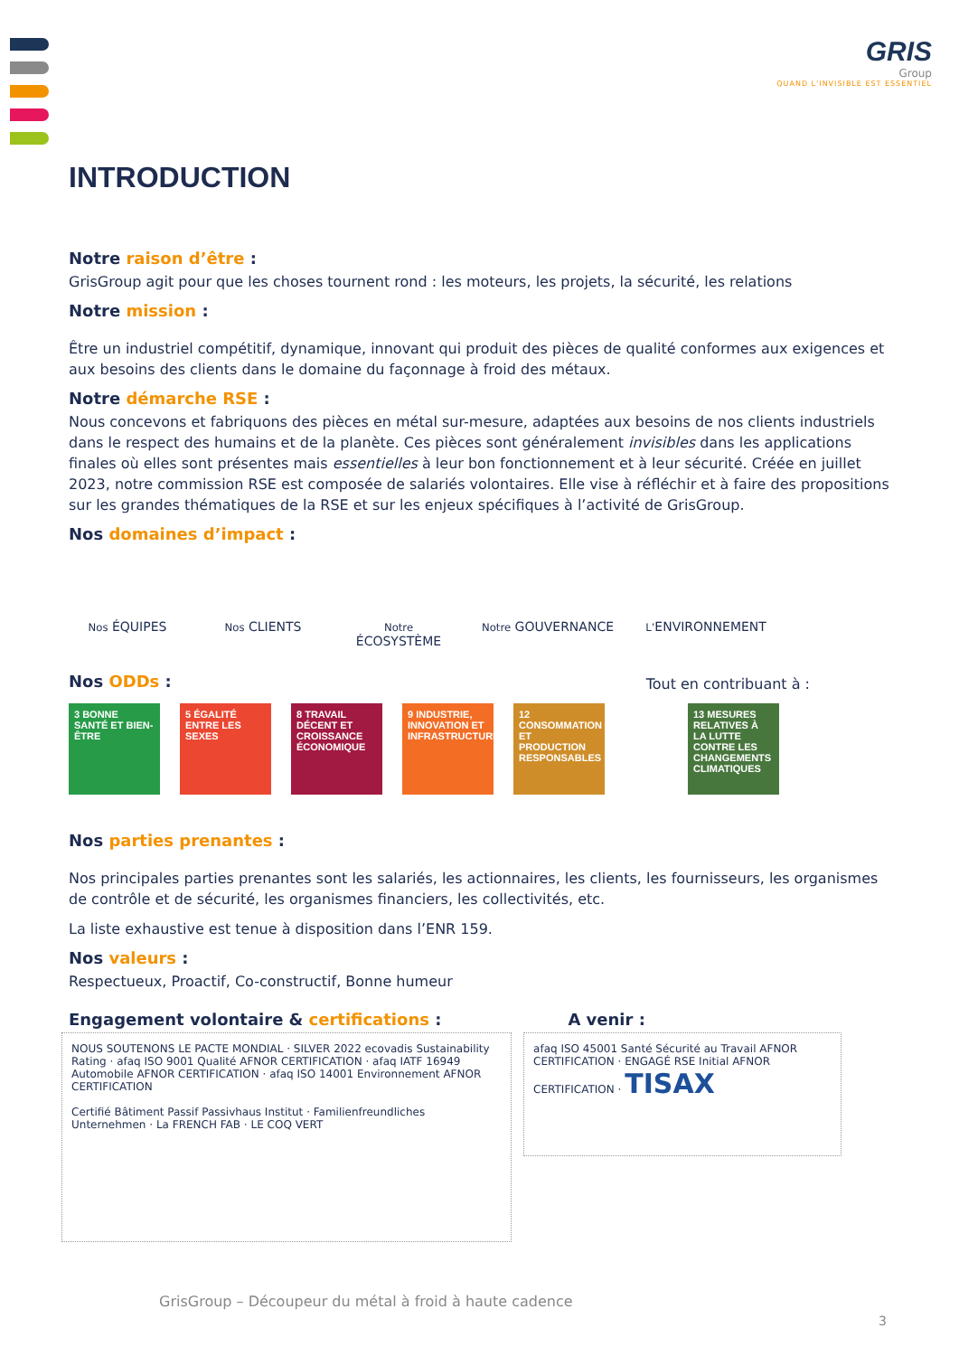GRIS
Group
QUAND L'INVISIBLE EST ESSENTIEL
INTRODUCTION
Notre raison d’être :
GrisGroup agit pour que les choses tournent rond : les moteurs, les projets, la sécurité, les relations
Notre mission :
Être un industriel compétitif, dynamique, innovant qui produit des pièces de qualité conformes aux exigences et aux besoins des clients dans le domaine du façonnage à froid des métaux.
Notre démarche RSE :
Nous concevons et fabriquons des pièces en métal sur-mesure, adaptées aux besoins de nos clients industriels dans le respect des humains et de la planète. Ces pièces sont généralement invisibles dans les applications finales où elles sont présentes mais essentielles à leur bon fonctionnement et à leur sécurité. Créée en juillet 2023, notre commission RSE est composée de salariés volontaires. Elle vise à réfléchir et à faire des propositions sur les grandes thématiques de la RSE et sur les enjeux spécifiques à l’activité de GrisGroup.
Nos domaines d’impact :
Nos ÉQUIPES
Nos CLIENTS
Notre ÉCOSYSTÈME
Notre GOUVERNANCE
L’ENVIRONNEMENT
Nos ODDs :
Tout en contribuant à :
3 BONNE SANTÉ ET BIEN-ÊTRE
5 ÉGALITÉ ENTRE LES SEXES
8 TRAVAIL DÉCENT ET CROISSANCE ÉCONOMIQUE
9 INDUSTRIE, INNOVATION ET INFRASTRUCTURE
12 CONSOMMATION ET PRODUCTION RESPONSABLES
13 MESURES RELATIVES À LA LUTTE CONTRE LES CHANGEMENTS CLIMATIQUES
Nos parties prenantes :
Nos principales parties prenantes sont les salariés, les actionnaires, les clients, les fournisseurs, les organismes de contrôle et de sécurité, les organismes financiers, les collectivités, etc.
La liste exhaustive est tenue à disposition dans l’ENR 159.
Nos valeurs :
Respectueux, Proactif, Co-constructif, Bonne humeur
Engagement volontaire & certifications :
A venir :
NOUS SOUTENONS LE PACTE MONDIAL · SILVER 2022 ecovadis Sustainability Rating · afaq ISO 9001 Qualité AFNOR CERTIFICATION · afaq IATF 16949 Automobile AFNOR CERTIFICATION · afaq ISO 14001 Environnement AFNOR CERTIFICATION
Certifié Bâtiment Passif Passivhaus Institut · Familienfreundliches Unternehmen · La FRENCH FAB · LE COQ VERT
afaq ISO 45001 Santé Sécurité au Travail AFNOR CERTIFICATION · ENGAGÉ RSE Initial AFNOR CERTIFICATION · TISAX
GrisGroup – Découpeur du métal à froid à haute cadence
3